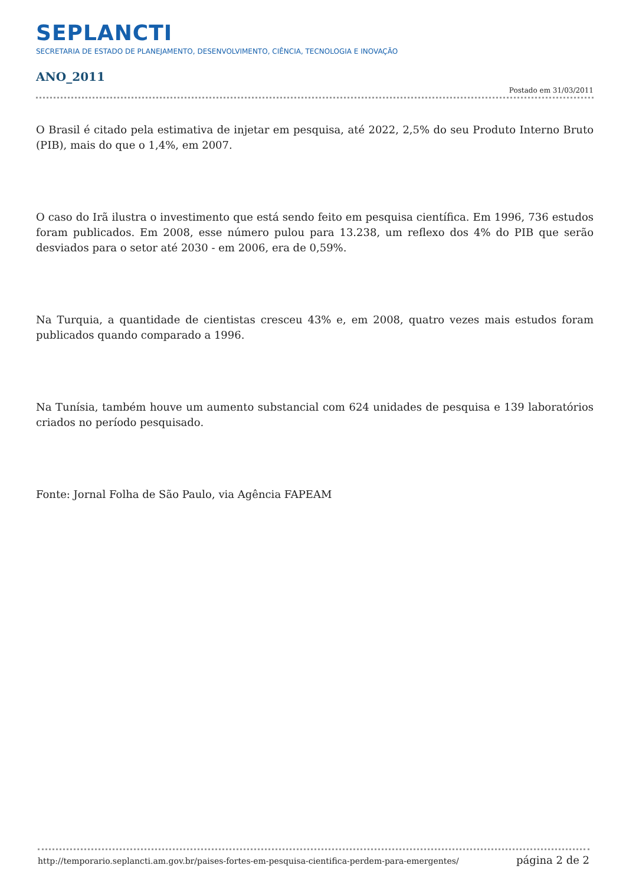SEPLANCTI
SECRETARIA DE ESTADO DE PLANEJAMENTO, DESENVOLVIMENTO, CIÊNCIA, TECNOLOGIA E INOVAÇÃO
ANO_2011
Postado em 31/03/2011
O Brasil é citado pela estimativa de injetar em pesquisa, até 2022, 2,5% do seu Produto Interno Bruto (PIB), mais do que o 1,4%, em 2007.
O caso do Irã ilustra o investimento que está sendo feito em pesquisa científica. Em 1996, 736 estudos foram publicados. Em 2008, esse número pulou para 13.238, um reflexo dos 4% do PIB que serão desviados para o setor até 2030 - em 2006, era de 0,59%.
Na Turquia, a quantidade de cientistas cresceu 43% e, em 2008, quatro vezes mais estudos foram publicados quando comparado a 1996.
Na Tunísia, também houve um aumento substancial com 624 unidades de pesquisa e 139 laboratórios criados no período pesquisado.
Fonte: Jornal Folha de São Paulo, via Agência FAPEAM
http://temporario.seplancti.am.gov.br/paises-fortes-em-pesquisa-cientifica-perdem-para-emergentes/ página 2 de 2